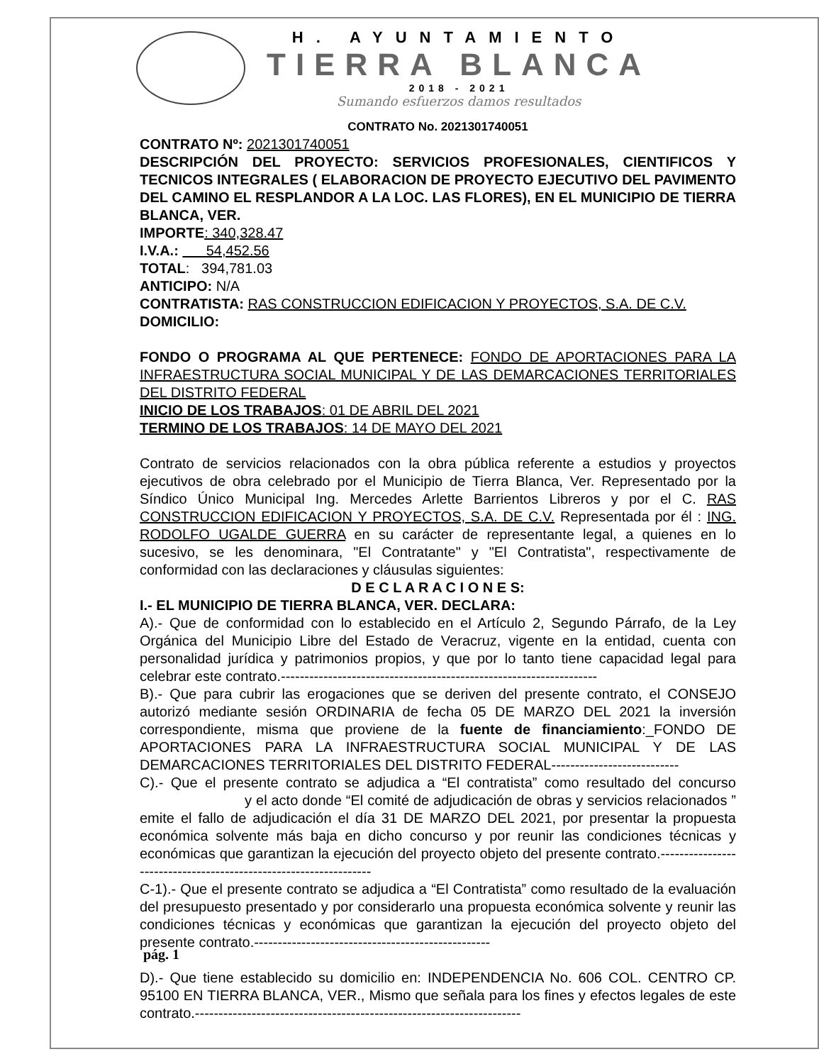H. AYUNTAMIENTO
TIERRA BLANCA
2018 - 2021
Sumando esfuerzos damos resultados
CONTRATO No. 2021301740051
CONTRATO Nº: 2021301740051
DESCRIPCIÓN DEL PROYECTO: SERVICIOS PROFESIONALES, CIENTIFICOS Y TECNICOS INTEGRALES ( ELABORACION DE PROYECTO EJECUTIVO DEL PAVIMENTO DEL CAMINO EL RESPLANDOR A LA LOC. LAS FLORES), EN EL MUNICIPIO DE TIERRA BLANCA, VER.
IMPORTE: 340,328.47
I.V.A.: 54,452.56
TOTAL: 394,781.03
ANTICIPO: N/A
CONTRATISTA: RAS CONSTRUCCION EDIFICACION Y PROYECTOS, S.A. DE C.V.
DOMICILIO:
FONDO O PROGRAMA AL QUE PERTENECE: FONDO DE APORTACIONES PARA LA INFRAESTRUCTURA SOCIAL MUNICIPAL Y DE LAS DEMARCACIONES TERRITORIALES DEL DISTRITO FEDERAL
INICIO DE LOS TRABAJOS: 01 DE ABRIL DEL 2021
TERMINO DE LOS TRABAJOS: 14 DE MAYO DEL 2021
Contrato de servicios relacionados con la obra pública referente a estudios y proyectos ejecutivos de obra celebrado por el Municipio de Tierra Blanca, Ver. Representado por la Síndico Único Municipal Ing. Mercedes Arlette Barrientos Libreros y por el C. RAS CONSTRUCCION EDIFICACION Y PROYECTOS, S.A. DE C.V. Representada por él : ING. RODOLFO UGALDE GUERRA en su carácter de representante legal, a quienes en lo sucesivo, se les denominara, "El Contratante" y "El Contratista", respectivamente de conformidad con las declaraciones y cláusulas siguientes:
D E C L A R A C I O N E S:
I.- EL MUNICIPIO DE TIERRA BLANCA, VER. DECLARA:
A).- Que de conformidad con lo establecido en el Artículo 2, Segundo Párrafo, de la Ley Orgánica del Municipio Libre del Estado de Veracruz, vigente en la entidad, cuenta con personalidad jurídica y patrimonios propios, y que por lo tanto tiene capacidad legal para celebrar este contrato.-------------------------------------------------------------------
B).- Que para cubrir las erogaciones que se deriven del presente contrato, el CONSEJO autorizó mediante sesión ORDINARIA de fecha 05 DE MARZO DEL 2021 la inversión correspondiente, misma que proviene de la fuente de financiamiento:_FONDO DE APORTACIONES PARA LA INFRAESTRUCTURA SOCIAL MUNICIPAL Y DE LAS DEMARCACIONES TERRITORIALES DEL DISTRITO FEDERAL---------------------------
C).- Que el presente contrato se adjudica a “El contratista” como resultado del concurso y el acto donde “El comité de adjudicación de obras y servicios relacionados ” emite el fallo de adjudicación el día 31 DE MARZO DEL 2021, por presentar la propuesta económica solvente más baja en dicho concurso y por reunir las condiciones técnicas y económicas que garantizan la ejecución del proyecto objeto del presente contrato.-----------------------------------------------------------------
C-1).- Que el presente contrato se adjudica a “El Contratista” como resultado de la evaluación del presupuesto presentado y por considerarlo una propuesta económica solvente y reunir las condiciones técnicas y económicas que garantizan la ejecución del proyecto objeto del presente contrato.--------------------------------------------------
D).- Que tiene establecido su domicilio en: INDEPENDENCIA No. 606 COL. CENTRO CP. 95100 EN TIERRA BLANCA, VER., Mismo que señala para los fines y efectos legales de este contrato.---------------------------------------------------------------------
pág. 1